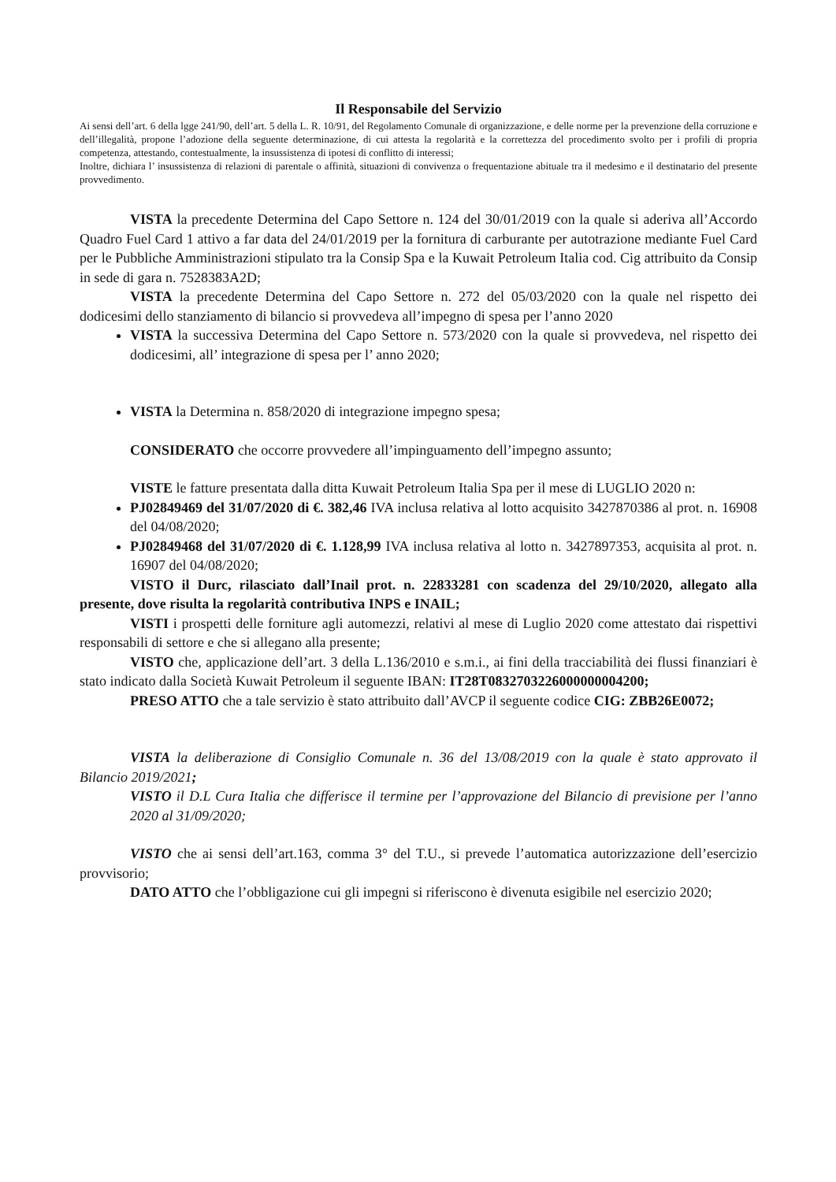Il Responsabile del Servizio
Ai sensi dell’art. 6 della lgge 241/90, dell’art. 5 della L. R. 10/91, del Regolamento Comunale di organizzazione, e delle norme per la prevenzione della corruzione e dell’illegalità, propone l’adozione della seguente determinazione, di cui attesta la regolarità e la correttezza del procedimento svolto per i profili di propria competenza, attestando, contestualmente, la insussistenza di ipotesi di conflitto di interessi;
Inoltre, dichiara l’ insussistenza di relazioni di parentale o affinità, situazioni di convivenza o frequentazione abituale tra il medesimo e il destinatario del presente provvedimento.
VISTA la precedente Determina del Capo Settore n. 124 del 30/01/2019 con la quale si aderiva all’Accordo Quadro Fuel Card 1 attivo a far data del 24/01/2019 per la fornitura di carburante per autotrazione mediante Fuel Card per le Pubbliche Amministrazioni stipulato tra la Consip Spa e la Kuwait Petroleum Italia cod. Cig attribuito da Consip in sede di gara n. 7528383A2D;
VISTA la precedente Determina del Capo Settore n. 272 del 05/03/2020 con la quale nel rispetto dei dodicesimi dello stanziamento di bilancio si provvedeva all’impegno di spesa per l’anno 2020
VISTA la successiva Determina del Capo Settore n. 573/2020 con la quale si provvedeva, nel rispetto dei dodicesimi, all’ integrazione di spesa per l’ anno 2020;
VISTA la Determina n. 858/2020 di integrazione impegno spesa;
CONSIDERATO che occorre provvedere all’impinguamento dell’impegno assunto;
VISTE le fatture presentata dalla ditta Kuwait Petroleum Italia Spa per il mese di LUGLIO 2020 n:
PJ02849469 del 31/07/2020 di €. 382,46 IVA inclusa relativa al lotto acquisito 3427870386 al prot. n. 16908 del 04/08/2020;
PJ02849468 del 31/07/2020 di €. 1.128,99 IVA inclusa relativa al lotto n. 3427897353, acquisita al prot. n. 16907 del 04/08/2020;
VISTO il Durc, rilasciato dall’Inail prot. n. 22833281 con scadenza del 29/10/2020, allegato alla presente, dove risulta la regolarità contributiva INPS e INAIL;
VISTI i prospetti delle forniture agli automezzi, relativi al mese di Luglio 2020 come attestato dai rispettivi responsabili di settore e che si allegano alla presente;
VISTO che, applicazione dell’art. 3 della L.136/2010 e s.m.i., ai fini della tracciabilità dei flussi finanziari è stato indicato dalla Società Kuwait Petroleum il seguente IBAN: IT28T0832703226000000004200;
PRESO ATTO che a tale servizio è stato attribuito dall’AVCP il seguente codice CIG: ZBB26E0072;
VISTA la deliberazione di Consiglio Comunale n. 36 del 13/08/2019 con la quale è stato approvato il Bilancio 2019/2021;
VISTO il D.L Cura Italia che differisce il termine per l’approvazione del Bilancio di previsione per l’anno 2020 al 31/09/2020;
VISTO che ai sensi dell’art.163, comma 3° del T.U., si prevede l’automatica autorizzazione dell’esercizio provvisorio;
DATO ATTO che l’obbligazione cui gli impegni si riferiscono è divenuta esigibile nel esercizio 2020;